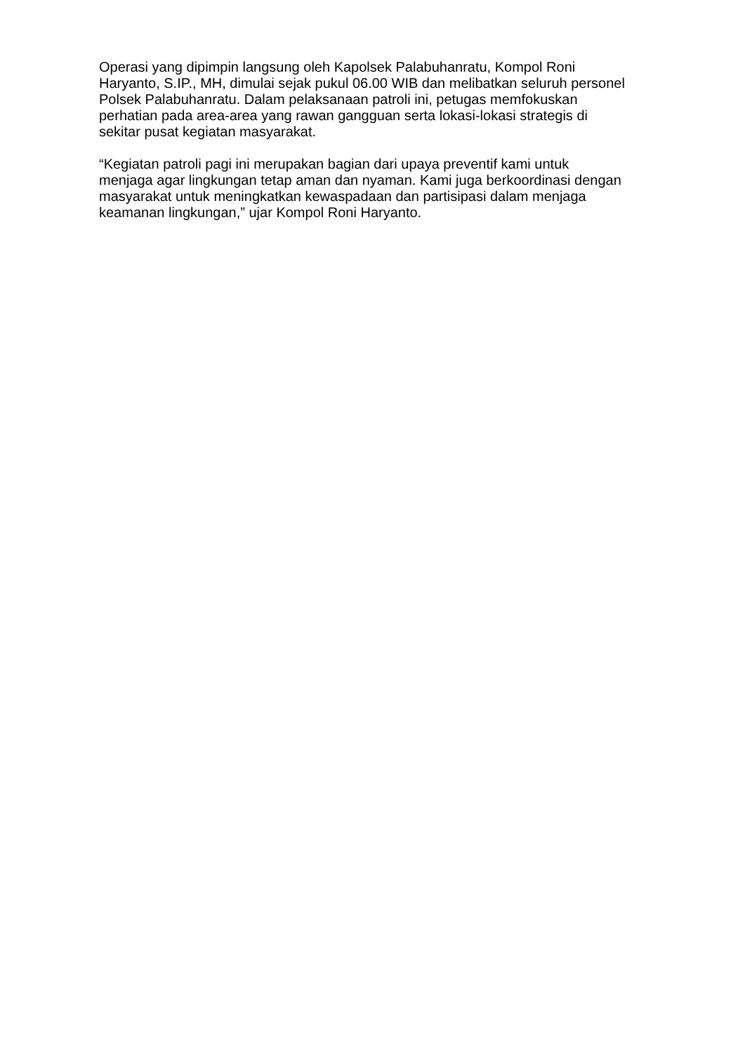Operasi yang dipimpin langsung oleh Kapolsek Palabuhanratu, Kompol Roni Haryanto, S.IP., MH, dimulai sejak pukul 06.00 WIB dan melibatkan seluruh personel Polsek Palabuhanratu. Dalam pelaksanaan patroli ini, petugas memfokuskan perhatian pada area-area yang rawan gangguan serta lokasi-lokasi strategis di sekitar pusat kegiatan masyarakat.
“Kegiatan patroli pagi ini merupakan bagian dari upaya preventif kami untuk menjaga agar lingkungan tetap aman dan nyaman. Kami juga berkoordinasi dengan masyarakat untuk meningkatkan kewaspadaan dan partisipasi dalam menjaga keamanan lingkungan,” ujar Kompol Roni Haryanto.